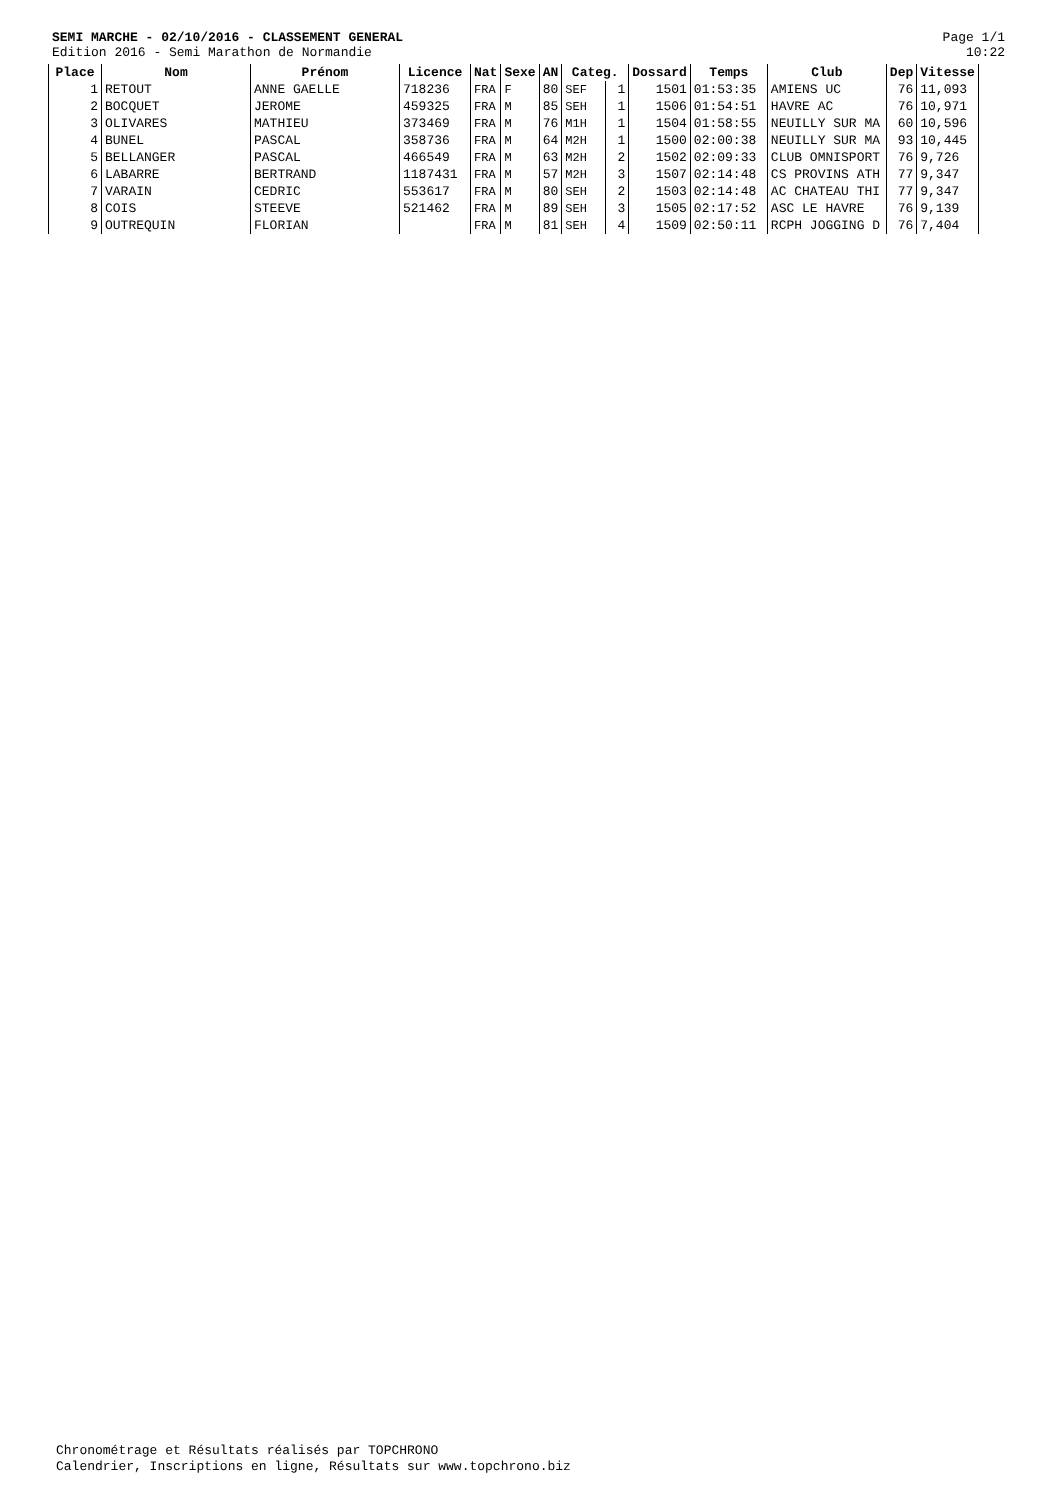SEMI MARCHE - 02/10/2016 - CLASSEMENT GENERAL
Edition 2016 - Semi Marathon de Normandie
Page 1/1
10:22
| Place | Nom | Prénom | Licence | Nat | Sexe | AN | Categ. | | Dossard | Temps | Club | Dep | Vitesse |
| --- | --- | --- | --- | --- | --- | --- | --- | --- | --- | --- | --- | --- | --- |
| 1 | RETOUT | ANNE GAELLE | 718236 | FRA | F | 80 | SEF | 1 | 1501 | 01:53:35 | AMIENS UC | 76 | 11,093 |
| 2 | BOCQUET | JEROME | 459325 | FRA | M | 85 | SEH | 1 | 1506 | 01:54:51 | HAVRE AC | 76 | 10,971 |
| 3 | OLIVARES | MATHIEU | 373469 | FRA | M | 76 | M1H | 1 | 1504 | 01:58:55 | NEUILLY SUR MA | 60 | 10,596 |
| 4 | BUNEL | PASCAL | 358736 | FRA | M | 64 | M2H | 1 | 1500 | 02:00:38 | NEUILLY SUR MA | 93 | 10,445 |
| 5 | BELLANGER | PASCAL | 466549 | FRA | M | 63 | M2H | 2 | 1502 | 02:09:33 | CLUB OMNISPORT | 76 | 9,726 |
| 6 | LABARRE | BERTRAND | 1187431 | FRA | M | 57 | M2H | 3 | 1507 | 02:14:48 | CS PROVINS ATH | 77 | 9,347 |
| 7 | VARAIN | CEDRIC | 553617 | FRA | M | 80 | SEH | 2 | 1503 | 02:14:48 | AC CHATEAU THI | 77 | 9,347 |
| 8 | COIS | STEEVE | 521462 | FRA | M | 89 | SEH | 3 | 1505 | 02:17:52 | ASC LE HAVRE | 76 | 9,139 |
| 9 | OUTREQUIN | FLORIAN | | FRA | M | 81 | SEH | 4 | 1509 | 02:50:11 | RCPH JOGGING D | 76 | 7,404 |
Chronométrage et Résultats réalisés par TOPCHRONO
Calendrier, Inscriptions en ligne, Résultats sur www.topchrono.biz